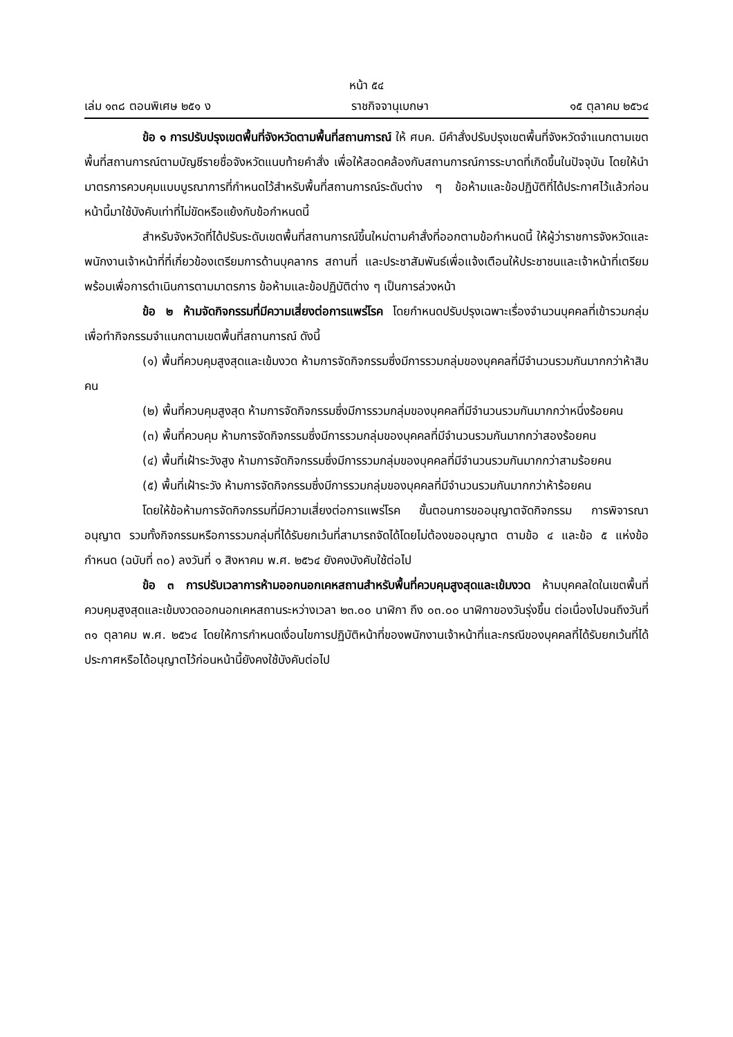หน้า ๕๔
เล่ม ๑๓๘ ตอนพิเศษ ๒๕๑ ง ราชกิจจานุเบกษา ๑๕ ตุลาคม ๒๕๖๔
ข้อ ๑ การปรับปรุงเขตพื้นที่จังหวัดตามพื้นที่สถานการณ์ ให้ ศบค. มีคำสั่งปรับปรุงเขตพื้นที่จังหวัดจำแนกตามเขตพื้นที่สถานการณ์ตามบัญชีรายชื่อจังหวัดแนบท้ายคำสั่ง เพื่อให้สอดคล้องกับสถานการณ์การระบาดที่เกิดขึ้นในปัจจุบัน โดยให้นำมาตรการควบคุมแบบบูรณาการที่กำหนดไว้สำหรับพื้นที่สถานการณ์ระดับต่าง ๆ ข้อห้ามและข้อปฏิบัติที่ได้ประกาศไว้แล้วก่อนหน้านี้มาใช้บังคับเท่าที่ไม่ขัดหรือแย้งกับข้อกำหนดนี้
สำหรับจังหวัดที่ได้ปรับระดับเขตพื้นที่สถานการณ์ขึ้นใหม่ตามคำสั่งที่ออกตามข้อกำหนดนี้ ให้ผู้ว่าราชการจังหวัดและพนักงานเจ้าหน้าที่ที่เกี่ยวข้องเตรียมการด้านบุคลากร สถานที่ และประชาสัมพันธ์เพื่อแจ้งเตือนให้ประชาชนและเจ้าหน้าที่เตรียมพร้อมเพื่อการดำเนินการตามมาตรการ ข้อห้ามและข้อปฏิบัติต่าง ๆ เป็นการล่วงหน้า
ข้อ ๒ ห้ามจัดกิจกรรมที่มีความเสี่ยงต่อการแพร่โรค โดยกำหนดปรับปรุงเฉพาะเรื่องจำนวนบุคคลที่เข้ารวมกลุ่มเพื่อทำกิจกรรมจำแนกตามเขตพื้นที่สถานการณ์ ดังนี้
(๑) พื้นที่ควบคุมสูงสุดและเข้มงวด ห้ามการจัดกิจกรรมซึ่งมีการรวมกลุ่มของบุคคลที่มีจำนวนรวมกันมากกว่าห้าสิบคน
(๒) พื้นที่ควบคุมสูงสุด ห้ามการจัดกิจกรรมซึ่งมีการรวมกลุ่มของบุคคลที่มีจำนวนรวมกันมากกว่าหนึ่งร้อยคน
(๓) พื้นที่ควบคุม ห้ามการจัดกิจกรรมซึ่งมีการรวมกลุ่มของบุคคลที่มีจำนวนรวมกันมากกว่าสองร้อยคน
(๔) พื้นที่เฝ้าระวังสูง ห้ามการจัดกิจกรรมซึ่งมีการรวมกลุ่มของบุคคลที่มีจำนวนรวมกันมากกว่าสามร้อยคน
(๕) พื้นที่เฝ้าระวัง ห้ามการจัดกิจกรรมซึ่งมีการรวมกลุ่มของบุคคลที่มีจำนวนรวมกันมากกว่าห้าร้อยคน
โดยให้ข้อห้ามการจัดกิจกรรมที่มีความเสี่ยงต่อการแพร่โรค ขั้นตอนการขออนุญาตจัดกิจกรรม การพิจารณาอนุญาต รวมทั้งกิจกรรมหรือการรวมกลุ่มที่ได้รับยกเว้นที่สามารถจัดได้โดยไม่ต้องขออนุญาต ตามข้อ ๔ และข้อ ๕ แห่งข้อกำหนด (ฉบับที่ ๓๐) ลงวันที่ ๑ สิงหาคม พ.ศ. ๒๕๖๔ ยังคงบังคับใช้ต่อไป
ข้อ ๓ การปรับเวลาการห้ามออกนอกเคหสถานสำหรับพื้นที่ควบคุมสูงสุดและเข้มงวด ห้ามบุคคลใดในเขตพื้นที่ควบคุมสูงสุดและเข้มงวดออกนอกเคหสถานระหว่างเวลา ๒๓.๐๐ นาฬิกา ถึง ๐๓.๐๐ นาฬิกาของวันรุ่งขึ้น ต่อเนื่องไปจนถึงวันที่ ๓๑ ตุลาคม พ.ศ. ๒๕๖๔ โดยให้การกำหนดเงื่อนไขการปฏิบัติหน้าที่ของพนักงานเจ้าหน้าที่และกรณีของบุคคลที่ได้รับยกเว้นที่ได้ประกาศหรือได้อนุญาตไว้ก่อนหน้านี้ยังคงใช้บังคับต่อไป